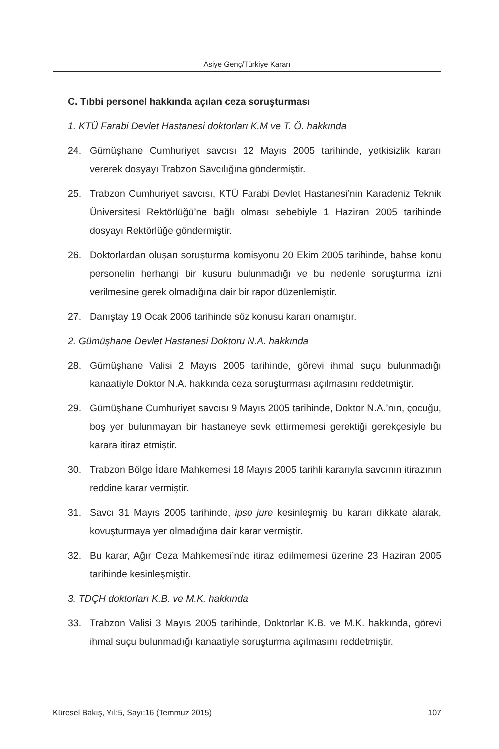Asiye Genç/Türkiye Kararı
C. Tıbbi personel hakkında açılan ceza soruşturması
1. KTÜ Farabi Devlet Hastanesi doktorları K.M ve T. Ö. hakkında
24. Gümüşhane Cumhuriyet savcısı 12 Mayıs 2005 tarihinde, yetkisizlik kararı vererek dosyayı Trabzon Savcılığına göndermiştir.
25. Trabzon Cumhuriyet savcısı, KTÜ Farabi Devlet Hastanesi’nin Karadeniz Teknik Üniversitesi Rektörlüğü’ne bağlı olması sebebiyle 1 Haziran 2005 tarihinde dosyayı Rektörlüğe göndermiştir.
26. Doktorlardan oluşan soruşturma komisyonu 20 Ekim 2005 tarihinde, bahse konu personelin herhangi bir kusuru bulunmadığı ve bu nedenle soruşturma izni verilmesine gerek olmadığına dair bir rapor düzenlemiştir.
27. Danıştay 19 Ocak 2006 tarihinde söz konusu kararı onamıştır.
2. Gümüşhane Devlet Hastanesi Doktoru N.A. hakkında
28. Gümüşhane Valisi 2 Mayıs 2005 tarihinde, görevi ihmal suçu bulunmadığı kanaatiyle Doktor N.A. hakkında ceza soruşturması açılmasını reddetmiştir.
29. Gümüşhane Cumhuriyet savcısı 9 Mayıs 2005 tarihinde, Doktor N.A.’nın, çocuğu, boş yer bulunmayan bir hastaneye sevk ettirmemesi gerektiği gerekçesiyle bu karara itiraz etmiştir.
30. Trabzon Bölge İdare Mahkemesi 18 Mayıs 2005 tarihli kararıyla savcının itirazının reddine karar vermiştir.
31. Savcı 31 Mayıs 2005 tarihinde, ipso jure kesinleşmiş bu kararı dikkate alarak, kovuşturmaya yer olmadığına dair karar vermiştir.
32. Bu karar, Ağır Ceza Mahkemesi’nde itiraz edilmemesi üzerine 23 Haziran 2005 tarihinde kesinleşmiştir.
3. TDÇH doktorları K.B. ve M.K. hakkında
33. Trabzon Valisi 3 Mayıs 2005 tarihinde, Doktorlar K.B. ve M.K. hakkında, görevi ihmal suçu bulunmadığı kanaatiyle soruşturma açılmasını reddetmiştir.
Küresel Bakış, Yıl:5, Sayı:16 (Temmuz 2015) 107